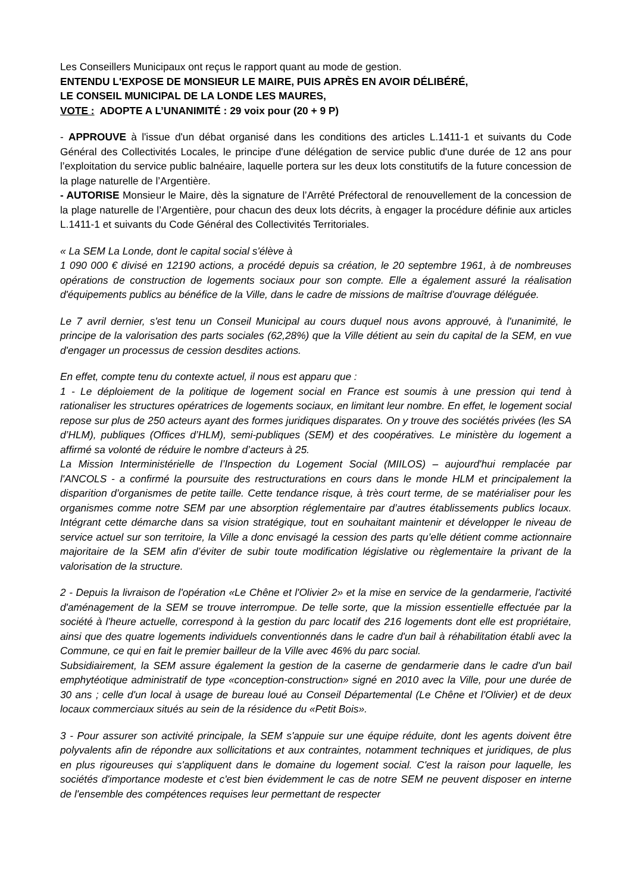Les Conseillers Municipaux ont reçus le rapport quant au mode de gestion.
ENTENDU L'EXPOSE DE MONSIEUR LE MAIRE, PUIS APRÈS EN AVOIR DÉLIBÉRÉ,
LE CONSEIL MUNICIPAL DE LA LONDE LES MAURES,
VOTE : ADOPTE A L’UNANIMITÉ : 29 voix pour (20 + 9 P)
- APPROUVE à l'issue d'un débat organisé dans les conditions des articles L.1411-1 et suivants du Code Général des Collectivités Locales, le principe d'une délégation de service public d'une durée de 12 ans pour l’exploitation du service public balnéaire, laquelle portera sur les deux lots constitutifs de la future concession de la plage naturelle de l’Argentière.
- AUTORISE Monsieur le Maire, dès la signature de l’Arrêté Préfectoral de renouvellement de la concession de la plage naturelle de l’Argentière, pour chacun des deux lots décrits, à engager la procédure définie aux articles L.1411-1 et suivants du Code Général des Collectivités Territoriales.
« La SEM La Londe, dont le capital social s'élève à
1 090 000 € divisé en 12190 actions, a procédé depuis sa création, le 20 septembre 1961, à de nombreuses opérations de construction de logements sociaux pour son compte. Elle a également assuré la réalisation d'équipements publics au bénéfice de la Ville, dans le cadre de missions de maîtrise d'ouvrage déléguée.
Le 7 avril dernier, s'est tenu un Conseil Municipal au cours duquel nous avons approuvé, à l'unanimité, le principe de la valorisation des parts sociales (62,28%) que la Ville détient au sein du capital de la SEM, en vue d'engager un processus de cession desdites actions.
En effet, compte tenu du contexte actuel, il nous est apparu que :
1 - Le déploiement de la politique de logement social en France est soumis à une pression qui tend à rationaliser les structures opératrices de logements sociaux, en limitant leur nombre. En effet, le logement social repose sur plus de 250 acteurs ayant des formes juridiques disparates. On y trouve des sociétés privées (les SA d’HLM), publiques (Offices d’HLM), semi-publiques (SEM) et des coopératives. Le ministère du logement a affirmé sa volonté de réduire le nombre d’acteurs à 25.
La Mission Interministérielle de l’Inspection du Logement Social (MIILOS) – aujourd'hui remplacée par l'ANCOLS - a confirmé la poursuite des restructurations en cours dans le monde HLM et principalement la disparition d’organismes de petite taille. Cette tendance risque, à très court terme, de se matérialiser pour les organismes comme notre SEM par une absorption réglementaire par d’autres établissements publics locaux. Intégrant cette démarche dans sa vision stratégique, tout en souhaitant maintenir et développer le niveau de service actuel sur son territoire, la Ville a donc envisagé la cession des parts qu’elle détient comme actionnaire majoritaire de la SEM afin d’éviter de subir toute modification législative ou règlementaire la privant de la valorisation de la structure.
2 - Depuis la livraison de l'opération «Le Chêne et l'Olivier 2» et la mise en service de la gendarmerie, l'activité d'aménagement de la SEM se trouve interrompue. De telle sorte, que la mission essentielle effectuée par la société à l'heure actuelle, correspond à la gestion du parc locatif des 216 logements dont elle est propriétaire, ainsi que des quatre logements individuels conventionnés dans le cadre d'un bail à réhabilitation établi avec la Commune, ce qui en fait le premier bailleur de la Ville avec 46% du parc social.
Subsidiairement, la SEM assure également la gestion de la caserne de gendarmerie dans le cadre d'un bail emphytéotique administratif de type «conception-construction» signé en 2010 avec la Ville, pour une durée de 30 ans ; celle d'un local à usage de bureau loué au Conseil Départemental (Le Chêne et l'Olivier) et de deux locaux commerciaux situés au sein de la résidence du «Petit Bois».
3 - Pour assurer son activité principale, la SEM s'appuie sur une équipe réduite, dont les agents doivent être polyvalents afin de répondre aux sollicitations et aux contraintes, notamment techniques et juridiques, de plus en plus rigoureuses qui s'appliquent dans le domaine du logement social. C'est la raison pour laquelle, les sociétés d'importance modeste et c'est bien évidemment le cas de notre SEM ne peuvent disposer en interne de l'ensemble des compétences requises leur permettant de respecter